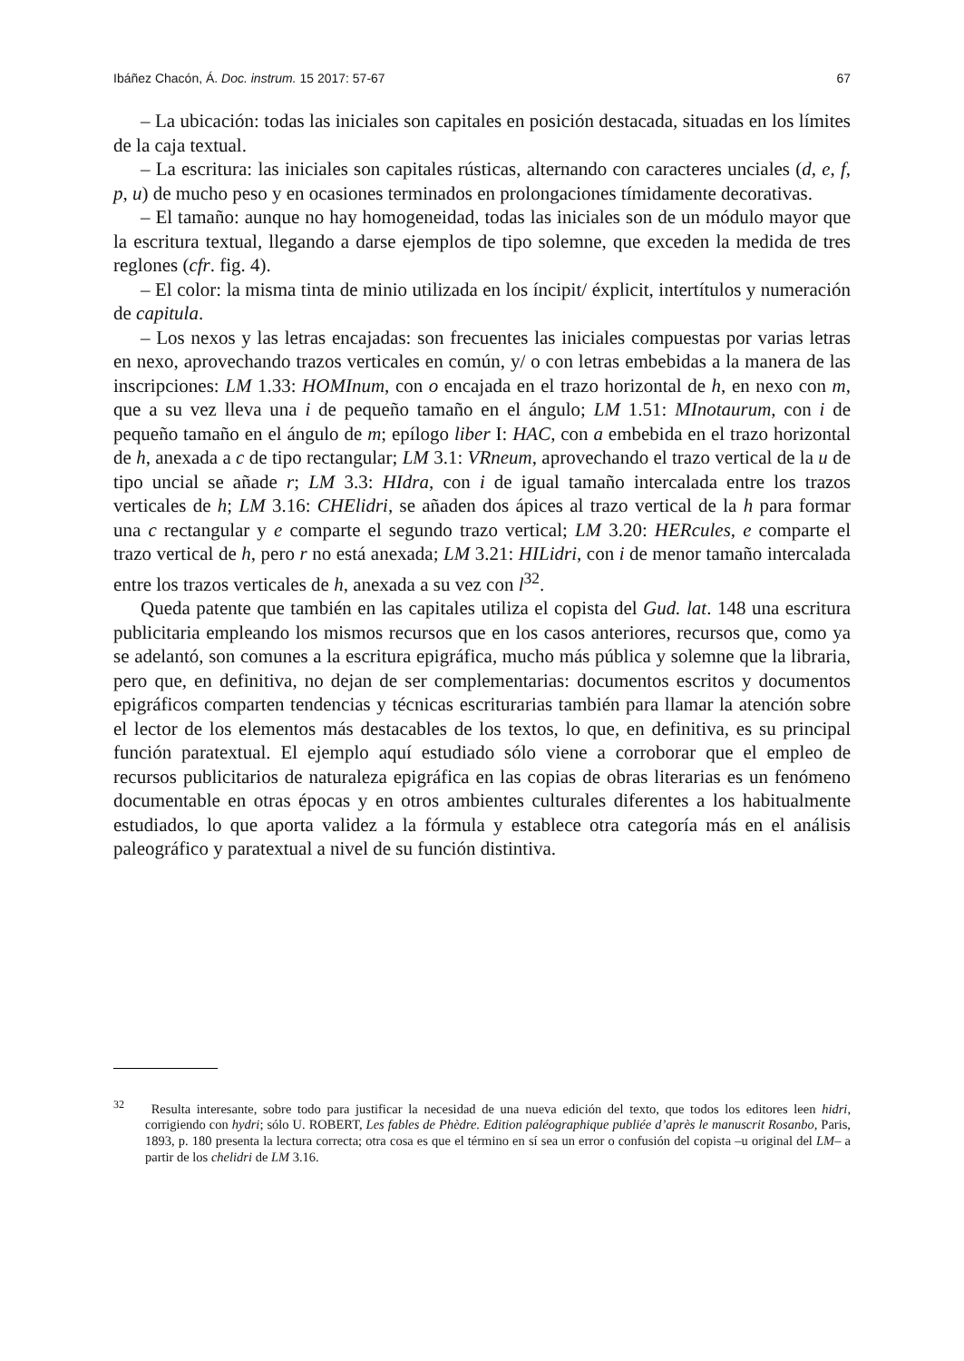Ibáñez Chacón, Á. Doc. instrum. 15 2017: 57-67 67
– La ubicación: todas las iniciales son capitales en posición destacada, situadas en los límites de la caja textual.
– La escritura: las iniciales son capitales rústicas, alternando con caracteres unciales (d, e, f, p, u) de mucho peso y en ocasiones terminados en prolongaciones tímidamente decorativas.
– El tamaño: aunque no hay homogeneidad, todas las iniciales son de un módulo mayor que la escritura textual, llegando a darse ejemplos de tipo solemne, que exceden la medida de tres reglones (cfr. fig. 4).
– El color: la misma tinta de minio utilizada en los íncipit/ éxplicit, intertítulos y numeración de capitula.
– Los nexos y las letras encajadas: son frecuentes las iniciales compuestas por varias letras en nexo, aprovechando trazos verticales en común, y/ o con letras embebidas a la manera de las inscripciones: LM 1.33: HOMInum, con o encajada en el trazo horizontal de h, en nexo con m, que a su vez lleva una i de pequeño tamaño en el ángulo; LM 1.51: MInotaurum, con i de pequeño tamaño en el ángulo de m; epílogo liber I: HAC, con a embebida en el trazo horizontal de h, anexada a c de tipo rectangular; LM 3.1: VRneum, aprovechando el trazo vertical de la u de tipo uncial se añade r; LM 3.3: HIdra, con i de igual tamaño intercalada entre los trazos verticales de h; LM 3.16: CHElidri, se añaden dos ápices al trazo vertical de la h para formar una c rectangular y e comparte el segundo trazo vertical; LM 3.20: HERcules, e comparte el trazo vertical de h, pero r no está anexada; LM 3.21: HILidri, con i de menor tamaño intercalada entre los trazos verticales de h, anexada a su vez con l<sup>32</sup>.
Queda patente que también en las capitales utiliza el copista del Gud. lat. 148 una escritura publicitaria empleando los mismos recursos que en los casos anteriores, recursos que, como ya se adelantó, son comunes a la escritura epigráfica, mucho más pública y solemne que la libraria, pero que, en definitiva, no dejan de ser complementarias: documentos escritos y documentos epigráficos comparten tendencias y técnicas escriturarias también para llamar la atención sobre el lector de los elementos más destacables de los textos, lo que, en definitiva, es su principal función paratextual. El ejemplo aquí estudiado sólo viene a corroborar que el empleo de recursos publicitarios de naturaleza epigráfica en las copias de obras literarias es un fenómeno documentable en otras épocas y en otros ambientes culturales diferentes a los habitualmente estudiados, lo que aporta validez a la fórmula y establece otra categoría más en el análisis paleográfico y paratextual a nivel de su función distintiva.
<sup>32</sup> Resulta interesante, sobre todo para justificar la necesidad de una nueva edición del texto, que todos los editores leen hidri, corrigiendo con hydri; sólo U. ROBERT, Les fables de Phèdre. Edition paléographique publiée d’après le manuscrit Rosanbo, Paris, 1893, p. 180 presenta la lectura correcta; otra cosa es que el término en sí sea un error o confusión del copista –u original del LM– a partir de los chelidri de LM 3.16.